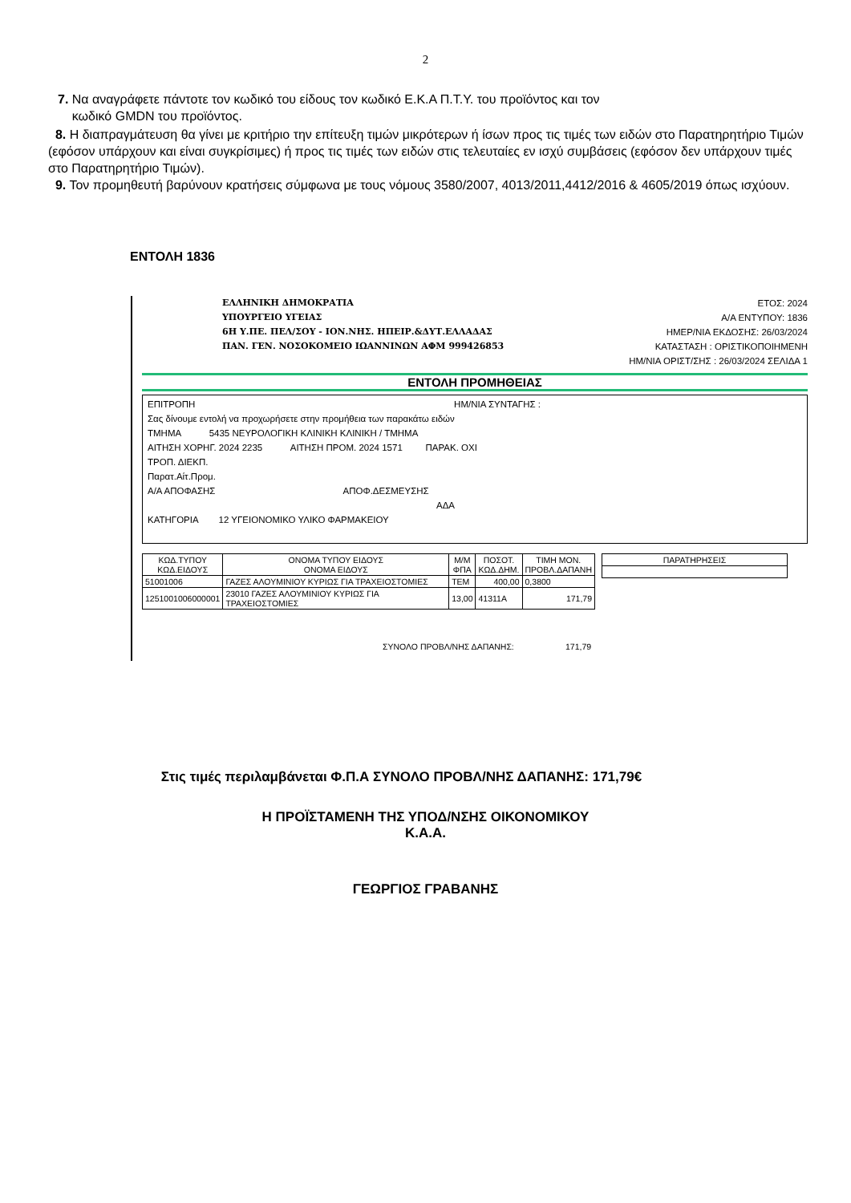2
7. Να αναγράφετε πάντοτε τον κωδικό του είδους τον κωδικό Ε.Κ.Α Π.Τ.Υ. του προϊόντος και τον
κωδικό GMDN του προϊόντος.
8. Η διαπραγμάτευση θα γίνει με κριτήριο την επίτευξη τιμών μικρότερων ή ίσων προς τις τιμές των ειδών στο Παρατηρητήριο Τιμών (εφόσον υπάρχουν και είναι συγκρίσιμες) ή προς τις τιμές των ειδών στις τελευταίες εν ισχύ συμβάσεις (εφόσον δεν υπάρχουν τιμές στο Παρατηρητήριο Τιμών).
9. Τον προμηθευτή βαρύνουν κρατήσεις σύμφωνα με τους νόμους 3580/2007, 4013/2011,4412/2016 & 4605/2019 όπως ισχύουν.
ΕΝΤΟΛΗ 1836
ΕΛΛΗΝΙΚΗ ΔΗΜΟΚΡΑΤΙΑ
ΥΠΟΥΡΓΕΙΟ ΥΓΕΙΑΣ
6Η Υ.ΠΕ. ΠΕΛ/ΣΟΥ - ΙΟΝ.ΝΗΣ. ΗΠΕΙΡ.&ΔΥΤ.ΕΛΛΑΔΑΣ
ΠΑΝ. ΓΕΝ. ΝΟΣΟΚΟΜΕΙΟ ΙΩΑΝΝΙΝΩΝ ΑΦΜ 999426853
ΕΤΟΣ: 2024
Α/Α ΕΝΤΥΠΟΥ: 1836
ΗΜΕΡ/ΝΙΑ ΕΚΔΟΣΗΣ: 26/03/2024
ΚΑΤΑΣΤΑΣΗ : ΟΡΙΣΤΙΚΟΠΟΙΗΜΕΝΗ
ΗΜ/ΝΙΑ ΟΡΙΣΤ/ΣΗΣ : 26/03/2024 ΣΕΛΙΔΑ 1
ΕΝΤΟΛΗ ΠΡΟΜΗΘΕΙΑΣ
ΕΠΙΤΡΟΠΗ ΗΜ/ΝΙΑ ΣΥΝΤΑΓΗΣ :
Σας δίνουμε εντολή να προχωρήσετε στην προμήθεια των παρακάτω ειδών
ΤΜΗΜΑ 5435 ΝΕΥΡΟΛΟΓΙΚΗ ΚΛΙΝΙΚΗ ΚΛΙΝΙΚΗ / ΤΜΗΜΑ
ΑΙΤΗΣΗ ΧΟΡΗΓ. 2024 2235 ΑΙΤΗΣΗ ΠΡΟΜ. 2024 1571 ΠΑΡΑΚ. ΟΧΙ
ΤΡΟΠ. ΔΙΕΚΠ.
Παρατ.Αίτ.Προμ.
Α/Α ΑΠΟΦΑΣΗΣ ΑΠΟΦ.ΔΕΣΜΕΥΣΗΣ
ΑΔΑ
ΚΑΤΗΓΟΡΙΑ 12 ΥΓΕΙΟΝΟΜΙΚΟ ΥΛΙΚΟ ΦΑΡΜΑΚΕΙΟΥ
| ΚΩΔ.ΤΥΠΟΥ ΚΩΔ.ΕΙΔΟΥΣ | ΟΝΟΜΑ ΤΥΠΟΥ ΕΙΔΟΥΣ ΟΝΟΜΑ ΕΙΔΟΥΣ | Μ/Μ ΦΠΑ | ΠΟΣΟΤ. ΚΩΔ.ΔΗΜ. | ΤΙΜΗ ΜΟΝ. ΠΡΟΒΛ.ΔΑΠΑΝΗ |
| --- | --- | --- | --- | --- |
| 51001006 | ΓΑΖΕΣ ΑΛΟΥΜΙΝΙΟΥ ΚΥΡΙΩΣ ΓΙΑ ΤΡΑΧΕΙΟΣΤΟΜΙΕΣ | ΤΕΜ | 400,00 | 0,3800 |
| 1251001006000001 | 23010 ΓΑΖΕΣ ΑΛΟΥΜΙΝΙΟΥ ΚΥΡΙΩΣ ΓΙΑ ΤΡΑΧΕΙΟΣΤΟΜΙΕΣ | 13,00 | 41311A | 171,79 |
| ΠΑΡΑΤΗΡΗΣΕΙΣ |
| --- |
ΣΥΝΟΛΟ ΠΡΟΒΛ/ΝΗΣ ΔΑΠΑΝΗΣ: 171,79
Στις τιμές περιλαμβάνεται Φ.Π.Α ΣΥΝΟΛΟ ΠΡΟΒΛ/ΝΗΣ ΔΑΠΑΝΗΣ: 171,79€
Η ΠΡΟΪΣΤΑΜΕΝΗ ΤΗΣ ΥΠΟΔ/ΝΣΗΣ ΟΙΚΟΝΟΜΙΚΟΥ
Κ.Α.Α.
ΓΕΩΡΓΙΟΣ ΓΡΑΒΑΝΗΣ